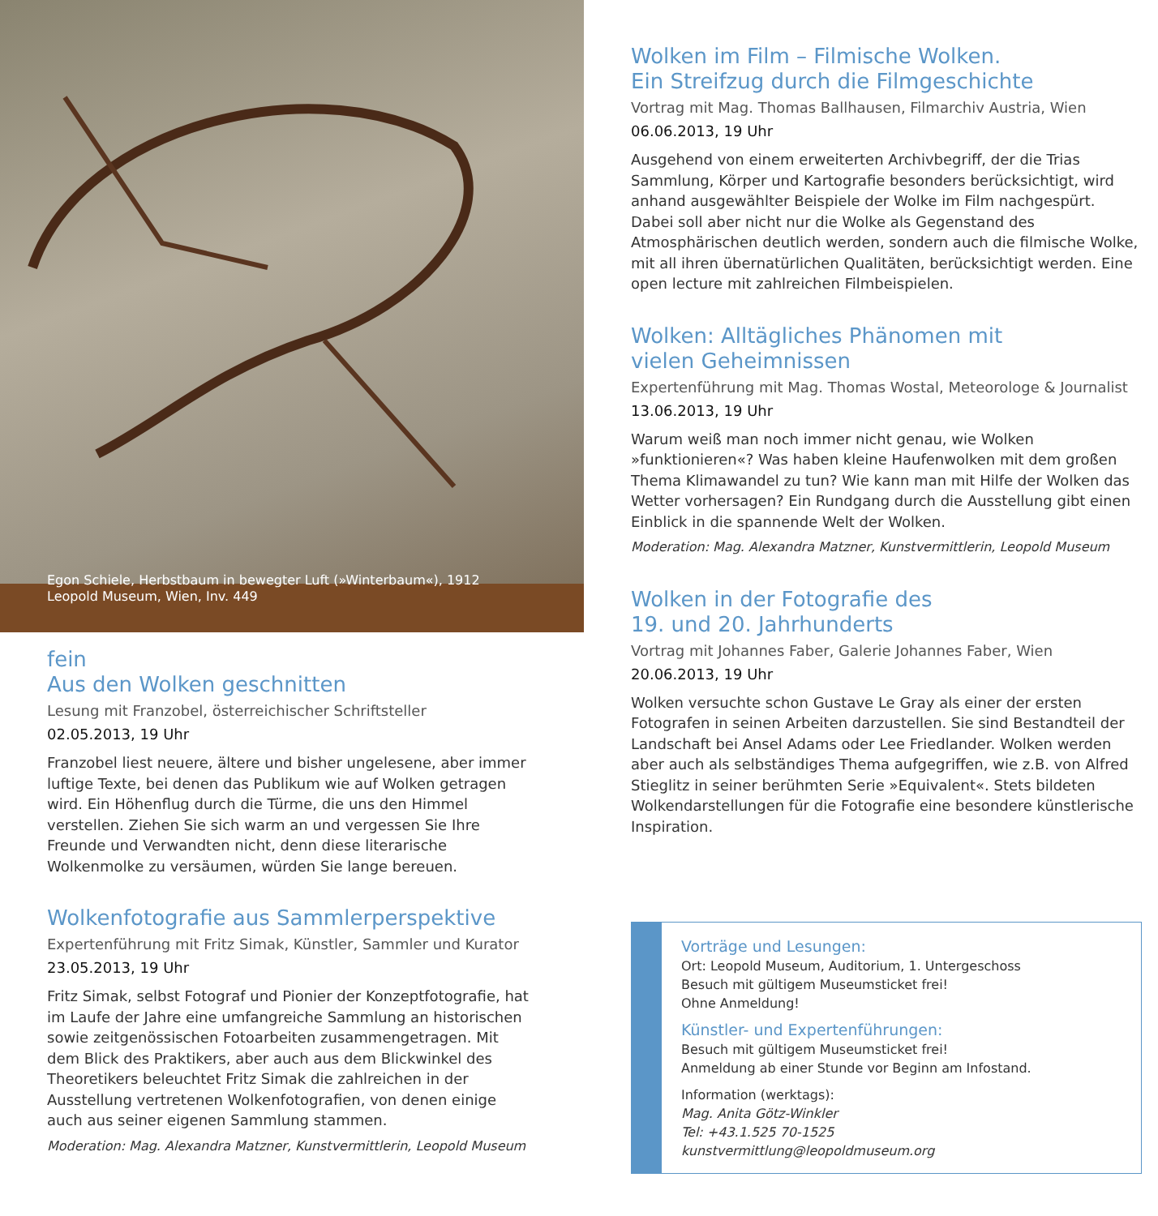Egon Schiele, Herbstbaum in bewegter Luft (»Winterbaum«), 1912
Leopold Museum, Wien, Inv. 449
fein
Aus den Wolken geschnitten
Lesung mit Franzobel, österreichischer Schriftsteller
02.05.2013, 19 Uhr
Franzobel liest neuere, ältere und bisher ungelesene, aber immer luftige Texte, bei denen das Publikum wie auf Wolken getragen wird. Ein Höhenflug durch die Türme, die uns den Himmel verstellen. Ziehen Sie sich warm an und vergessen Sie Ihre Freunde und Verwandten nicht, denn diese literarische Wolkenmolke zu versäumen, würden Sie lange bereuen.
Wolkenfotografie aus Sammlerperspektive
Expertenführung mit Fritz Simak, Künstler, Sammler und Kurator
23.05.2013, 19 Uhr
Fritz Simak, selbst Fotograf und Pionier der Konzeptfotografie, hat im Laufe der Jahre eine umfangreiche Sammlung an historischen sowie zeitgenössischen Fotoarbeiten zusammengetragen. Mit dem Blick des Praktikers, aber auch aus dem Blickwinkel des Theoretikers beleuchtet Fritz Simak die zahlreichen in der Ausstellung vertretenen Wolkenfotografien, von denen einige auch aus seiner eigenen Sammlung stammen.
Moderation: Mag. Alexandra Matzner, Kunstvermittlerin, Leopold Museum
Wolken im Film – Filmische Wolken.
Ein Streifzug durch die Filmgeschichte
Vortrag mit Mag. Thomas Ballhausen, Filmarchiv Austria, Wien
06.06.2013, 19 Uhr
Ausgehend von einem erweiterten Archivbegriff, der die Trias Sammlung, Körper und Kartografie besonders berücksichtigt, wird anhand ausgewählter Beispiele der Wolke im Film nachgespürt. Dabei soll aber nicht nur die Wolke als Gegenstand des Atmosphärischen deutlich werden, sondern auch die filmische Wolke, mit all ihren übernatürlichen Qualitäten, berücksichtigt werden. Eine open lecture mit zahlreichen Filmbeispielen.
Wolken: Alltägliches Phänomen mit
vielen Geheimnissen
Expertenführung mit Mag. Thomas Wostal, Meteorologe & Journalist
13.06.2013, 19 Uhr
Warum weiß man noch immer nicht genau, wie Wolken »funktionieren«? Was haben kleine Haufenwolken mit dem großen Thema Klimawandel zu tun? Wie kann man mit Hilfe der Wolken das Wetter vorhersagen? Ein Rundgang durch die Ausstellung gibt einen Einblick in die spannende Welt der Wolken.
Moderation: Mag. Alexandra Matzner, Kunstvermittlerin, Leopold Museum
Wolken in der Fotografie des
19. und 20. Jahrhunderts
Vortrag mit Johannes Faber, Galerie Johannes Faber, Wien
20.06.2013, 19 Uhr
Wolken versuchte schon Gustave Le Gray als einer der ersten Fotografen in seinen Arbeiten darzustellen. Sie sind Bestandteil der Landschaft bei Ansel Adams oder Lee Friedlander. Wolken werden aber auch als selbständiges Thema aufgegriffen, wie z.B. von Alfred Stieglitz in seiner berühmten Serie »Equivalent«. Stets bildeten Wolkendarstellungen für die Fotografie eine besondere künstlerische Inspiration.
Vorträge und Lesungen:
Ort: Leopold Museum, Auditorium, 1. Untergeschoss
Besuch mit gültigem Museumsticket frei!
Ohne Anmeldung!
Künstler- und Expertenführungen:
Besuch mit gültigem Museumsticket frei!
Anmeldung ab einer Stunde vor Beginn am Infostand.
Information (werktags):
Mag. Anita Götz-Winkler
Tel: +43.1.525 70-1525
kunstvermittlung@leopoldmuseum.org